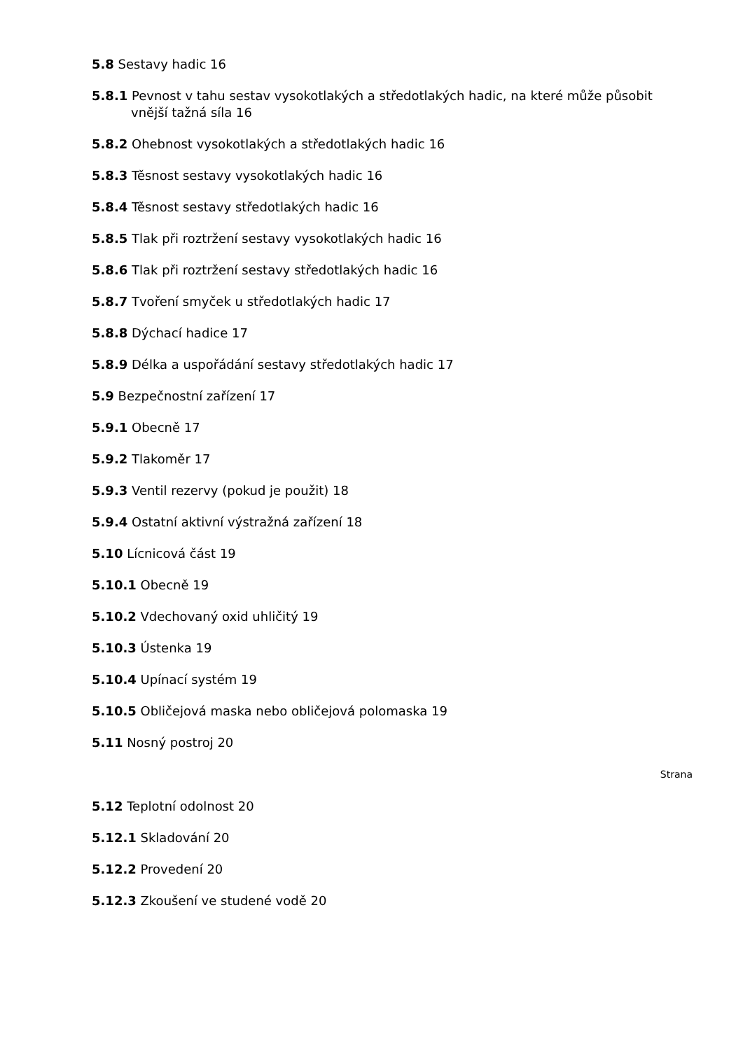5.8 Sestavy hadic 16
5.8.1 Pevnost v tahu sestav vysokotlakých a středotlakých hadic, na které může působit vnější tažná síla 16
5.8.2 Ohebnost vysokotlakých a středotlakých hadic 16
5.8.3 Těsnost sestavy vysokotlakých hadic 16
5.8.4 Těsnost sestavy středotlakých hadic 16
5.8.5 Tlak při roztržení sestavy vysokotlakých hadic 16
5.8.6 Tlak při roztržení sestavy středotlakých hadic 16
5.8.7 Tvoření smyček u středotlakých hadic 17
5.8.8 Dýchací hadice 17
5.8.9 Délka a uspořádání sestavy středotlakých hadic 17
5.9 Bezpečnostní zařízení 17
5.9.1 Obecně 17
5.9.2 Tlakoměr 17
5.9.3 Ventil rezervy (pokud je použit) 18
5.9.4 Ostatní aktivní výstražná zařízení 18
5.10 Lícnicová část 19
5.10.1 Obecně 19
5.10.2 Vdechovaný oxid uhličitý 19
5.10.3 Ústenka 19
5.10.4 Upínací systém 19
5.10.5 Obličejová maska nebo obličejová polomaska 19
5.11 Nosný postroj 20
Strana
5.12 Teplotní odolnost 20
5.12.1 Skladování 20
5.12.2 Provedení 20
5.12.3 Zkoušení ve studené vodě 20